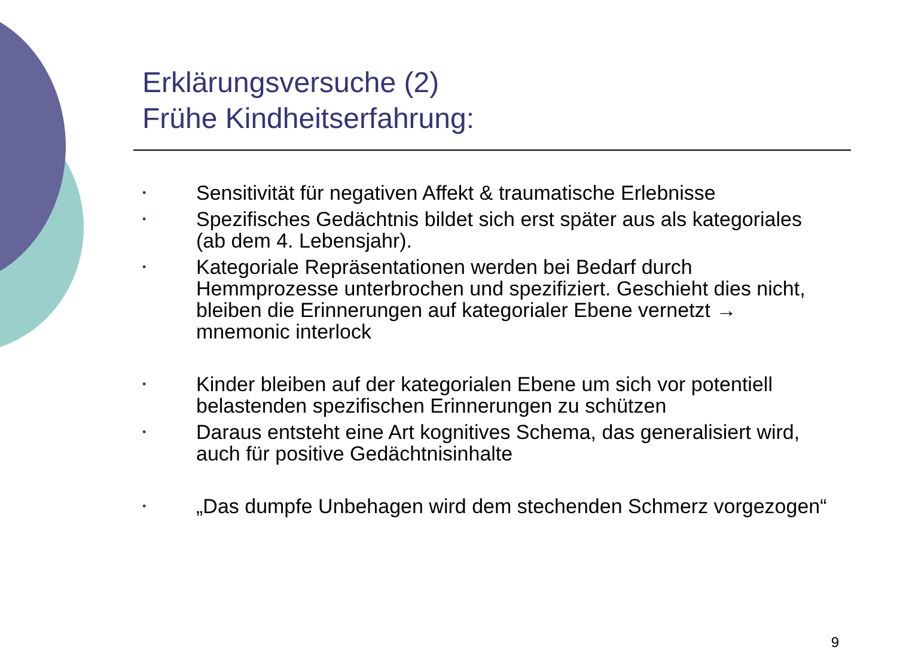Erklärungsversuche (2)
Frühe Kindheitserfahrung:
• Sensitivität für negativen Affekt & traumatische Erlebnisse
• Spezifisches Gedächtnis bildet sich erst später aus als kategoriales (ab dem 4. Lebensjahr).
• Kategoriale Repräsentationen werden bei Bedarf durch Hemmprozesse unterbrochen und spezifiziert. Geschieht dies nicht, bleiben die Erinnerungen auf kategorialer Ebene vernetzt → mnemonic interlock
• Kinder bleiben auf der kategorialen Ebene um sich vor potentiell belastenden spezifischen Erinnerungen zu schützen
• Daraus entsteht eine Art kognitives Schema, das generalisiert wird, auch für positive Gedächtnisinhalte
• „Das dumpfe Unbehagen wird dem stechenden Schmerz vorgezogen“
9